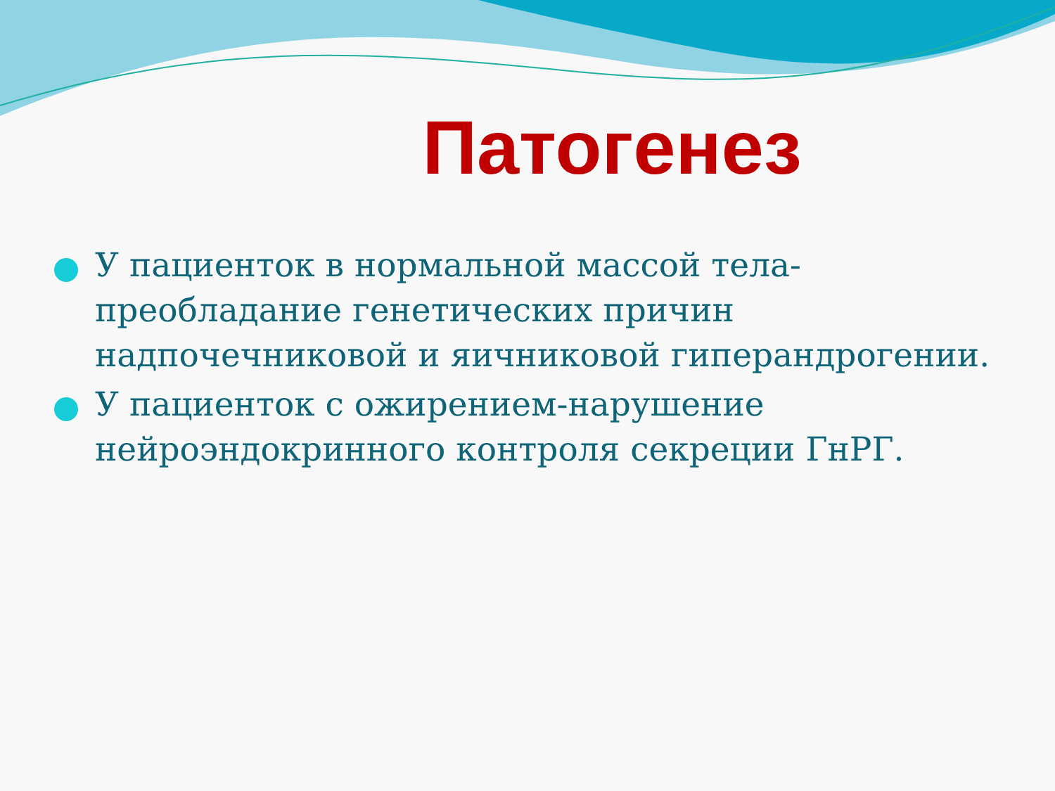Патогенез
У пациенток в нормальной массой тела- преобладание генетических причин надпочечниковой и яичниковой гиперандрогении.
У пациенток с ожирением-нарушение нейроэндокринного контроля секреции ГнРГ.